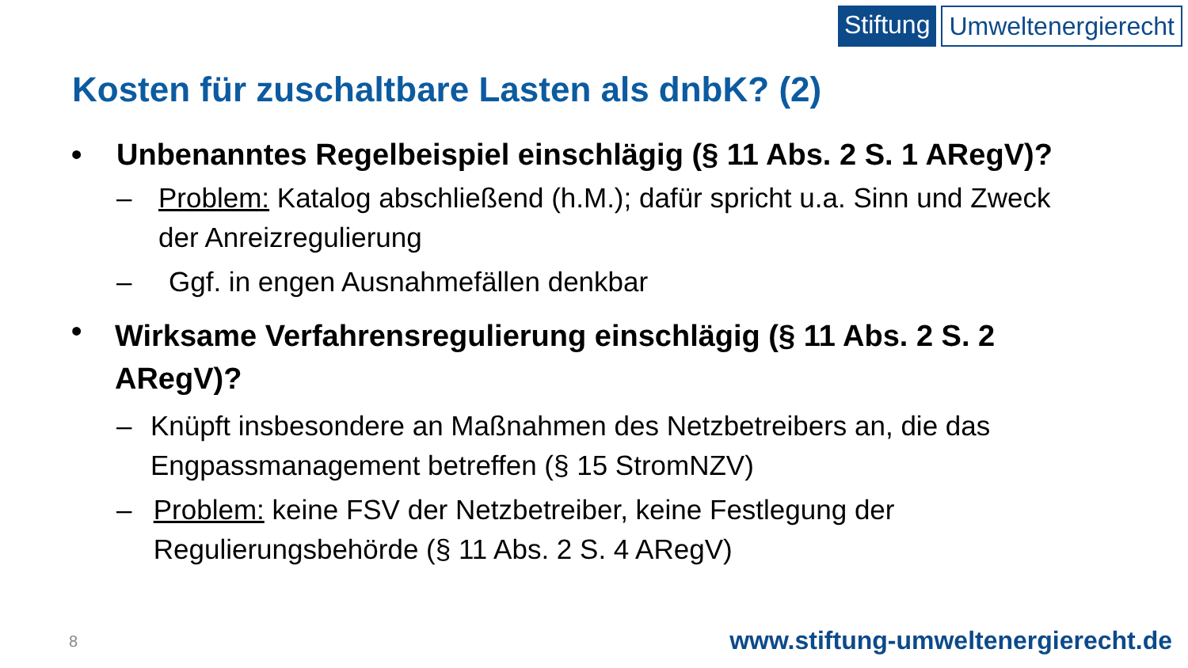Stiftung Umweltenergierecht
Kosten für zuschaltbare Lasten als dnbK? (2)
• Unbenanntes Regelbeispiel einschlägig (§ 11 Abs. 2 S. 1 ARegV)?
– Problem: Katalog abschließend (h.M.); dafür spricht u.a. Sinn und Zweck der Anreizregulierung
– Ggf. in engen Ausnahmefällen denkbar
• Wirksame Verfahrensregulierung einschlägig (§ 11 Abs. 2 S. 2 ARegV)?
– Knüpft insbesondere an Maßnahmen des Netzbetreibers an, die das Engpassmanagement betreffen (§ 15 StromNZV)
– Problem: keine FSV der Netzbetreiber, keine Festlegung der Regulierungsbehörde (§ 11 Abs. 2 S. 4 ARegV)
8
www.stiftung-umweltenergierecht.de